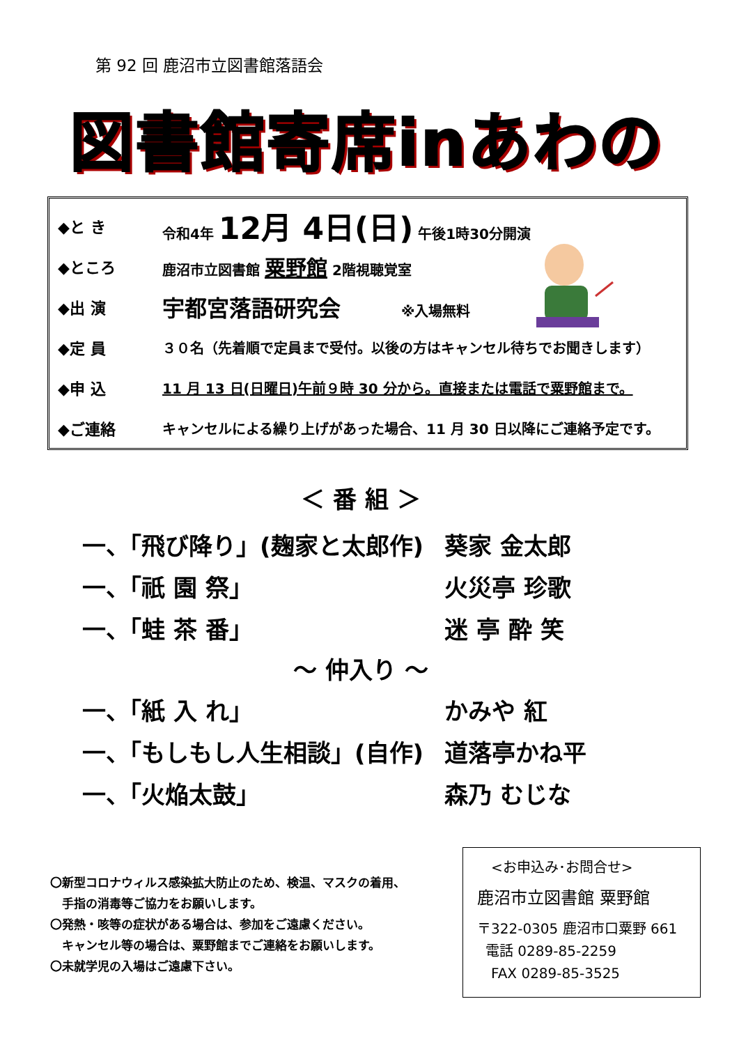第 92 回 鹿沼市立図書館落語会
図書館寄席inあわの
◆と き 令和4年 12月 4日(日) 午後1時30分開演
◆ところ 鹿沼市立図書館 粟野館 2階視聴覚室
◆出 演 宇都宮落語研究会 ※入場無料
◆定 員 ３０名（先着順で定員まで受付。以後の方はキャンセル待ちでお聞きします）
◆申 込 11 月 13 日(日曜日)午前９時 30 分から。直接または電話で粟野館まで。
◆ご連絡 キャンセルによる繰り上げがあった場合、11 月 30 日以降にご連絡予定です。
＜ 番 組 ＞
一、「飛び降り」(麹家と太郎作) 葵家 金太郎
一、「祇 園 祭」 火災亭 珍歌
一、「蛙 茶 番」 迷 亭 酔 笑
～ 仲入り ～
一、「紙 入 れ」 かみや 紅
一、「もしもし人生相談」(自作) 道落亭かね平
一、「火焔太鼓」 森乃 むじな
〇新型コロナウィルス感染拡大防止のため、検温、マスクの着用、
　手指の消毒等ご協力をお願いします。
〇発熱・咳等の症状がある場合は、参加をご遠慮ください。
　キャンセル等の場合は、粟野館までご連絡をお願いします。
〇未就学児の入場はご遠慮下さい。
<お申込み･お問合せ>
鹿沼市立図書館 粟野館
〒322-0305 鹿沼市口粟野 661
電話 0289-85-2259
FAX 0289-85-3525